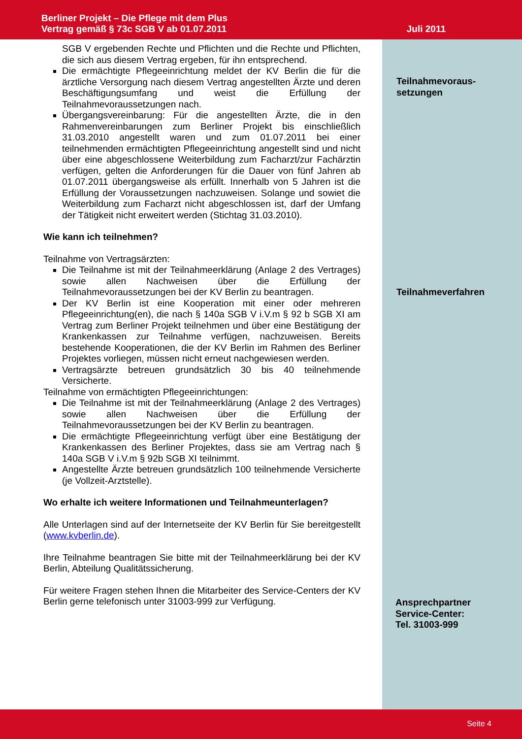Berliner Projekt – Die Pflege mit dem Plus
Vertrag gemäß § 73c SGB V ab 01.07.2011
Juli 2011
Teilnahmevoraus-
setzungen
Teilnahmeverfahren
Ansprechpartner
Service-Center:
Tel. 31003-999
SGB V ergebenden Rechte und Pflichten und die Rechte und Pflichten, die sich aus diesem Vertrag ergeben, für ihn entsprechend.
Die ermächtigte Pflegeeinrichtung meldet der KV Berlin die für die ärztliche Versorgung nach diesem Vertrag angestellten Ärzte und deren Beschäftigungsumfang und weist die Erfüllung der Teilnahmevoraussetzungen nach.
Übergangsvereinbarung: Für die angestellten Ärzte, die in den Rahmenvereinbarungen zum Berliner Projekt bis einschließlich 31.03.2010 angestellt waren und zum 01.07.2011 bei einer teilnehmenden ermächtigten Pflegeeinrichtung angestellt sind und nicht über eine abgeschlossene Weiterbildung zum Facharzt/zur Fachärztin verfügen, gelten die Anforderungen für die Dauer von fünf Jahren ab 01.07.2011 übergangsweise als erfüllt. Innerhalb von 5 Jahren ist die Erfüllung der Voraussetzungen nachzuweisen. Solange und sowiet die Weiterbildung zum Facharzt nicht abgeschlossen ist, darf der Umfang der Tätigkeit nicht erweitert werden (Stichtag 31.03.2010).
Wie kann ich teilnehmen?
Teilnahme von Vertragsärzten:
Die Teilnahme ist mit der Teilnahmeerklärung (Anlage 2 des Vertrages) sowie allen Nachweisen über die Erfüllung der Teilnahmevoraussetzungen bei der KV Berlin zu beantragen.
Der KV Berlin ist eine Kooperation mit einer oder mehreren Pflegeeinrichtung(en), die nach § 140a SGB V i.V.m § 92 b SGB XI am Vertrag zum Berliner Projekt teilnehmen und über eine Bestätigung der Krankenkassen zur Teilnahme verfügen, nachzuweisen. Bereits bestehende Kooperationen, die der KV Berlin im Rahmen des Berliner Projektes vorliegen, müssen nicht erneut nachgewiesen werden.
Vertragsärzte betreuen grundsätzlich 30 bis 40 teilnehmende Versicherte.
Teilnahme von ermächtigten Pflegeeinrichtungen:
Die Teilnahme ist mit der Teilnahmeerklärung (Anlage 2 des Vertrages) sowie allen Nachweisen über die Erfüllung der Teilnahmevoraussetzungen bei der KV Berlin zu beantragen.
Die ermächtigte Pflegeeinrichtung verfügt über eine Bestätigung der Krankenkassen des Berliner Projektes, dass sie am Vertrag nach § 140a SGB V i.V.m § 92b SGB XI teilnimmt.
Angestellte Ärzte betreuen grundsätzlich 100 teilnehmende Versicherte (je Vollzeit-Arztstelle).
Wo erhalte ich weitere Informationen und Teilnahmeunterlagen?
Alle Unterlagen sind auf der Internetseite der KV Berlin für Sie bereitgestellt (www.kvberlin.de).
Ihre Teilnahme beantragen Sie bitte mit der Teilnahmeerklärung bei der KV Berlin, Abteilung Qualitätssicherung.
Für weitere Fragen stehen Ihnen die Mitarbeiter des Service-Centers der KV Berlin gerne telefonisch unter 31003-999 zur Verfügung.
Seite 4